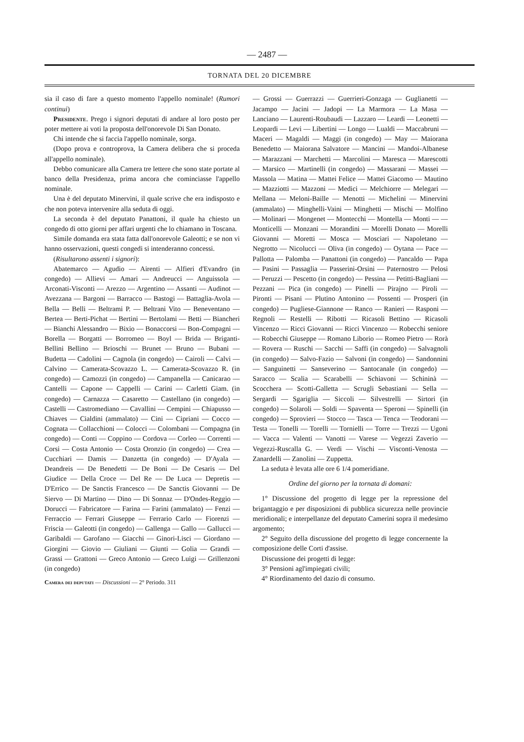— 2487 —
TORNATA DEL 20 DICEMBRE
sia il caso di fare a questo momento l'appello nominale! (Rumori continui)
Presidente. Prego i signori deputati di andare al loro posto per poter mettere ai voti la proposta dell'onorevole Di San Donato.
Chi intende che si faccia l'appello nominale, sorga.
(Dopo prova e controprova, la Camera delibera che si proceda all'appello nominale).
Debbo comunicare alla Camera tre lettere che sono state portate al banco della Presidenza, prima ancora che cominciasse l'appello nominale.
Una è del deputato Minervini, il quale scrive che era indisposto e che non poteva intervenire alla seduta di oggi.
La seconda è del deputato Panattoni, il quale ha chiesto un congedo di otto giorni per affari urgenti che lo chiamano in Toscana.
Simile domanda era stata fatta dall'onorevole Galeotti; e se non vi hanno osservazioni, questi congedi si intenderanno concessi.
(Risultarono assenti i signori):
Abatemarco — Agudio — Airenti — Alfieri d'Evandro (in congedo) — Allievi — Amari — Andreucci — Anguissola — Arconati-Visconti — Arezzo — Argentino — Assanti — Audinot — Avezzana — Bargoni — Barracco — Bastogi — Battaglia-Avola — Bella — Belli — Beltrami P. — Beltrani Vito — Beneventano — Bertea — Berti-Pichat — Bertini — Bertolami — Betti — Biancheri — Bianchi Alessandro — Bixio — Bonaccorsi — Bon-Compagni — Borella — Borgatti — Borromeo — Boyl — Brida — Briganti-Bellini Bellino — Brioschi — Brunet — Bruno — Bubani — Budetta — Cadolini — Cagnola (in congedo) — Cairoli — Calvi — Calvino — Camerata-Scovazzo L. — Camerata-Scovazzo R. (in congedo) — Camozzi (in congedo) — Campanella — Canicarao — Cantelli — Capone — Cappelli — Carini — Carletti Giam. (in congedo) — Carnazza — Casaretto — Castellano (in congedo) — Castelli — Castromediano — Cavallini — Cempini — Chiapusso — Chiaves — Cialdini (ammalato) — Cini — Cipriani — Cocco — Cognata — Collacchioni — Colocci — Colombani — Compagna (in congedo) — Conti — Coppino — Cordova — Corleo — Correnti — Corsi — Costa Antonio — Costa Oronzio (in congedo) — Crea — Cucchiari — Damis — Danzetta (in congedo) — D'Ayala — Deandreis — De Benedetti — De Boni — De Cesaris — Del Giudice — Della Croce — Del Re — De Luca — Depretis — D'Errico — De Sanctis Francesco — De Sanctis Giovanni — De Siervo — Di Martino — Dino — Di Sonnaz — D'Ondes-Reggio — Dorucci — Fabricatore — Farina — Farini (ammalato) — Fenzi — Ferraccio — Ferrari Giuseppe — Ferrario Carlo — Fiorenzi — Friscia — Galeotti (in congedo) — Gallenga — Gallo — Gallucci — Garibaldi — Garofano — Giacchi — Ginori-Lisci — Giordano — Giorgini — Giovio — Giuliani — Giunti — Golia — Grandi — Grassi — Grattoni — Greco Antonio — Greco Luigi — Grillenzoni (in congedo)
Camera dei deputati — Discussioni — 2° Periodo. 311
— Grossi — Guerrazzi — Guerrieri-Gonzaga — Guglianetti — Jacampo — Jacini — Jadopi — La Marmora — La Masa — Lanciano — Laurenti-Roubaudi — Lazzaro — Leardi — Leonetti — Leopardi — Levi — Libertini — Longo — Lualdi — Maccabruni — Maceri — Magaldi — Maggi (in congedo) — May — Maiorana Benedetto — Maiorana Salvatore — Mancini — Mandoi-Albanese — Marazzani — Marchetti — Marcolini — Maresca — Marescotti — Marsico — Martinelli (in congedo) — Massarani — Massei — Massola — Matina — Mattei Felice — Mattei Giacomo — Mautino — Mazziotti — Mazzoni — Medici — Melchiorre — Melegari — Mellana — Meloni-Baille — Menotti — Michelini — Minervini (ammalato) — Minghelli-Vaini — Minghetti — Mischi — Molfino — Molinari — Mongenet — Montecchi — Montella — Monti — — Monticelli — Monzani — Morandini — Morelli Donato — Morelli Giovanni — Moretti — Mosca — Mosciari — Napoletano — Negrotto — Nicolucci — Oliva (in congedo) — Oytana — Pace — Pallotta — Palomba — Panattoni (in congedo) — Pancaldo — Papa — Pasini — Passaglia — Passerini-Orsini — Paternostro — Pelosi — Peruzzi — Pescetto (in congedo) — Pessina — Petitti-Bagliani — Pezzani — Pica (in congedo) — Pinelli — Pirajno — Piroli — Pironti — Pisani — Plutino Antonino — Possenti — Prosperi (in congedo) — Pugliese-Giannone — Ranco — Ranieri — Rasponi — Regnoli — Restelli — Ribotti — Ricasoli Bettino — Ricasoli Vincenzo — Ricci Giovanni — Ricci Vincenzo — Robecchi seniore — Robecchi Giuseppe — Romano Liborio — Romeo Pietro — Rorà — Rovera — Ruschi — Sacchi — Saffi (in congedo) — Salvagnoli (in congedo) — Salvo-Fazio — Salvoni (in congedo) — Sandonnini — Sanguinetti — Sanseverino — Santocanale (in congedo) — Saracco — Scalia — Scarabelli — Schiavoni — Schininà — Scocchera — Scotti-Galletta — Scrugli Sebastiani — Sella — Sergardi — Sgariglia — Siccoli — Silvestrelli — Sirtori (in congedo) — Solaroli — Soldi — Spaventa — Speroni — Spinelli (in congedo) — Sprovieri — Stocco — Tasca — Tenca — Teodorani — Testa — Tonelli — Torelli — Tornielli — Torre — Trezzi — Ugoni — Vacca — Valenti — Vanotti — Varese — Vegezzi Zaverio — Vegezzi-Ruscalla G. — Verdi — Vischi — Visconti-Venosta — Zanardelli — Zanolini — Zuppetta.
La seduta è levata alle ore 6 1/4 pomeridiane.
Ordine del giorno per la tornata di domani:
1° Discussione del progetto di legge per la repressione del brigantaggio e per disposizioni di pubblica sicurezza nelle provincie meridionali; e interpellanze del deputato Camerini sopra il medesimo argomento;
2° Seguito della discussione del progetto di legge concernente la composizione delle Corti d'assise.
Discussione dei progetti di legge:
3° Pensioni agl'impiegati civili;
4° Riordinamento del dazio di consumo.